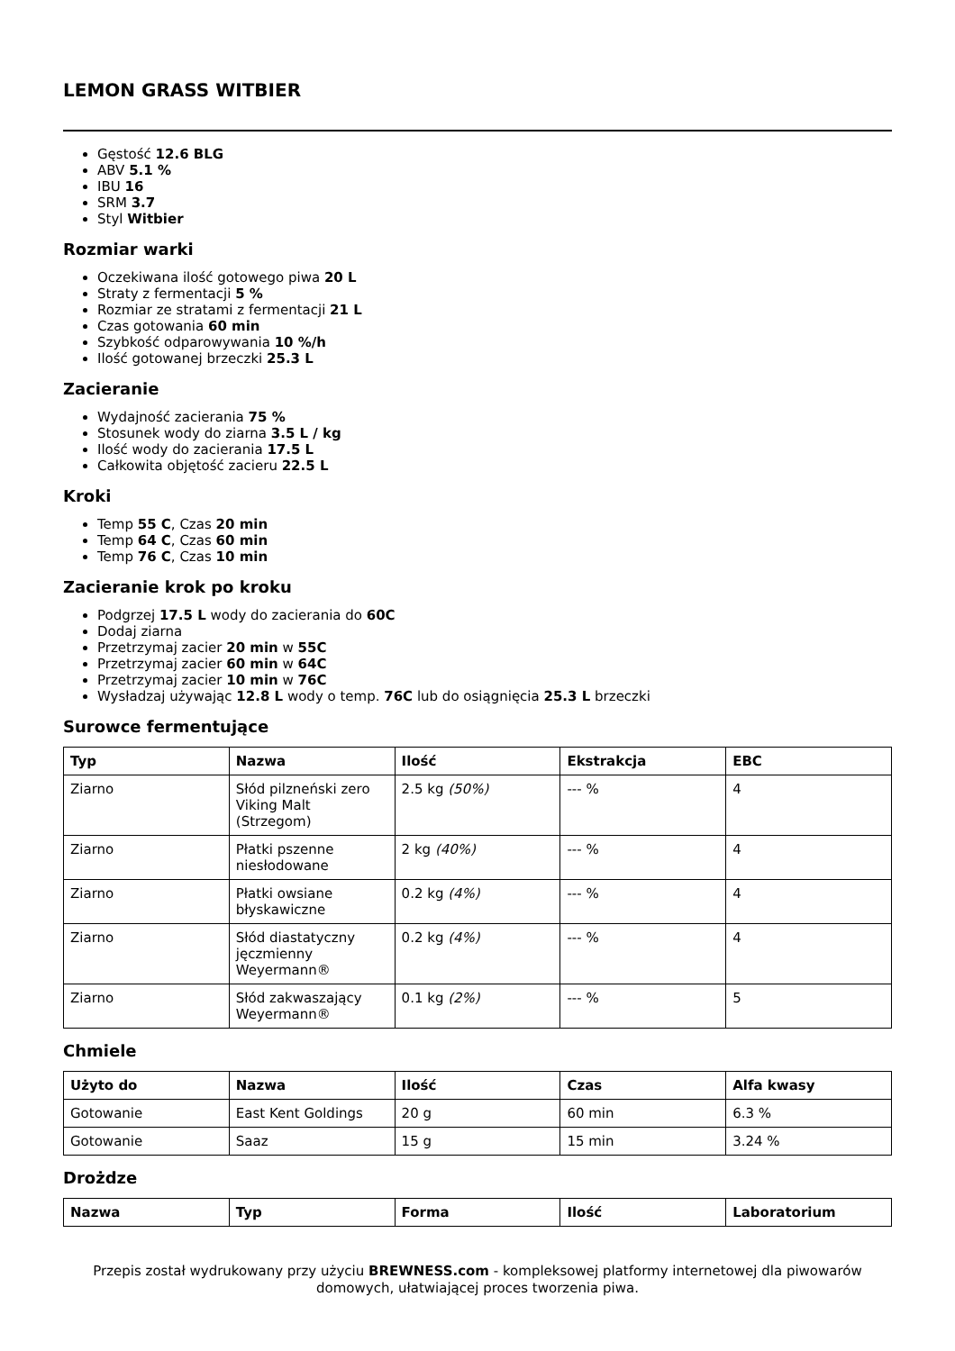LEMON GRASS WITBIER
Gęstość 12.6 BLG
ABV 5.1 %
IBU 16
SRM 3.7
Styl Witbier
Rozmiar warki
Oczekiwana ilość gotowego piwa 20 L
Straty z fermentacji 5 %
Rozmiar ze stratami z fermentacji 21 L
Czas gotowania 60 min
Szybkość odparowywania 10 %/h
Ilość gotowanej brzeczki 25.3 L
Zacieranie
Wydajność zacierania 75 %
Stosunek wody do ziarna 3.5 L / kg
Ilość wody do zacierania 17.5 L
Całkowita objętość zacieru 22.5 L
Kroki
Temp 55 C, Czas 20 min
Temp 64 C, Czas 60 min
Temp 76 C, Czas 10 min
Zacieranie krok po kroku
Podgrzej 17.5 L wody do zacierania do 60C
Dodaj ziarna
Przetrzymaj zacier 20 min w 55C
Przetrzymaj zacier 60 min w 64C
Przetrzymaj zacier 10 min w 76C
Wysładzaj używając 12.8 L wody o temp. 76C lub do osiągnięcia 25.3 L brzeczki
Surowce fermentujące
| Typ | Nazwa | Ilość | Ekstrakcja | EBC |
| --- | --- | --- | --- | --- |
| Ziarno | Słód pilzneński zero Viking Malt (Strzegom) | 2.5 kg (50%) | --- % | 4 |
| Ziarno | Płatki pszenne niesłodowane | 2 kg (40%) | --- % | 4 |
| Ziarno | Płatki owsiane błyskawiczne | 0.2 kg (4%) | --- % | 4 |
| Ziarno | Słód diastatyczny jęczmienny Weyermann® | 0.2 kg (4%) | --- % | 4 |
| Ziarno | Słód zakwaszający Weyermann® | 0.1 kg (2%) | --- % | 5 |
Chmiele
| Użyto do | Nazwa | Ilość | Czas | Alfa kwasy |
| --- | --- | --- | --- | --- |
| Gotowanie | East Kent Goldings | 20 g | 60 min | 6.3 % |
| Gotowanie | Saaz | 15 g | 15 min | 3.24 % |
Drożdze
| Nazwa | Typ | Forma | Ilość | Laboratorium |
| --- | --- | --- | --- | --- |
Przepis został wydrukowany przy użyciu BREWNESS.com - kompleksowej platformy internetowej dla piwowarów domowych, ułatwiającej proces tworzenia piwa.